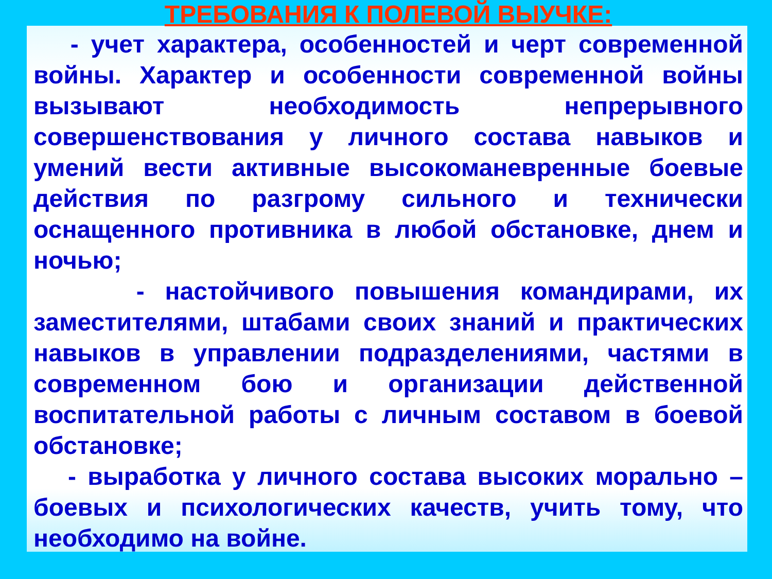ТРЕБОВАНИЯ К ПОЛЕВОЙ ВЫУЧКЕ:
- учет характера, особенностей и черт современной войны. Характер и особенности современной войны вызывают необходимость непрерывного совершенствования у личного состава навыков и умений вести активные высокоманевренные боевые действия по разгрому сильного и технически оснащенного противника в любой обстановке, днем и ночью;
- настойчивого повышения командирами, их заместителями, штабами своих знаний и практических навыков в управлении подразделениями, частями в современном бою и организации действенной воспитательной работы с личным составом в боевой обстановке;
- выработка у личного состава высоких морально – боевых и психологических качеств, учить тому, что необходимо на войне.